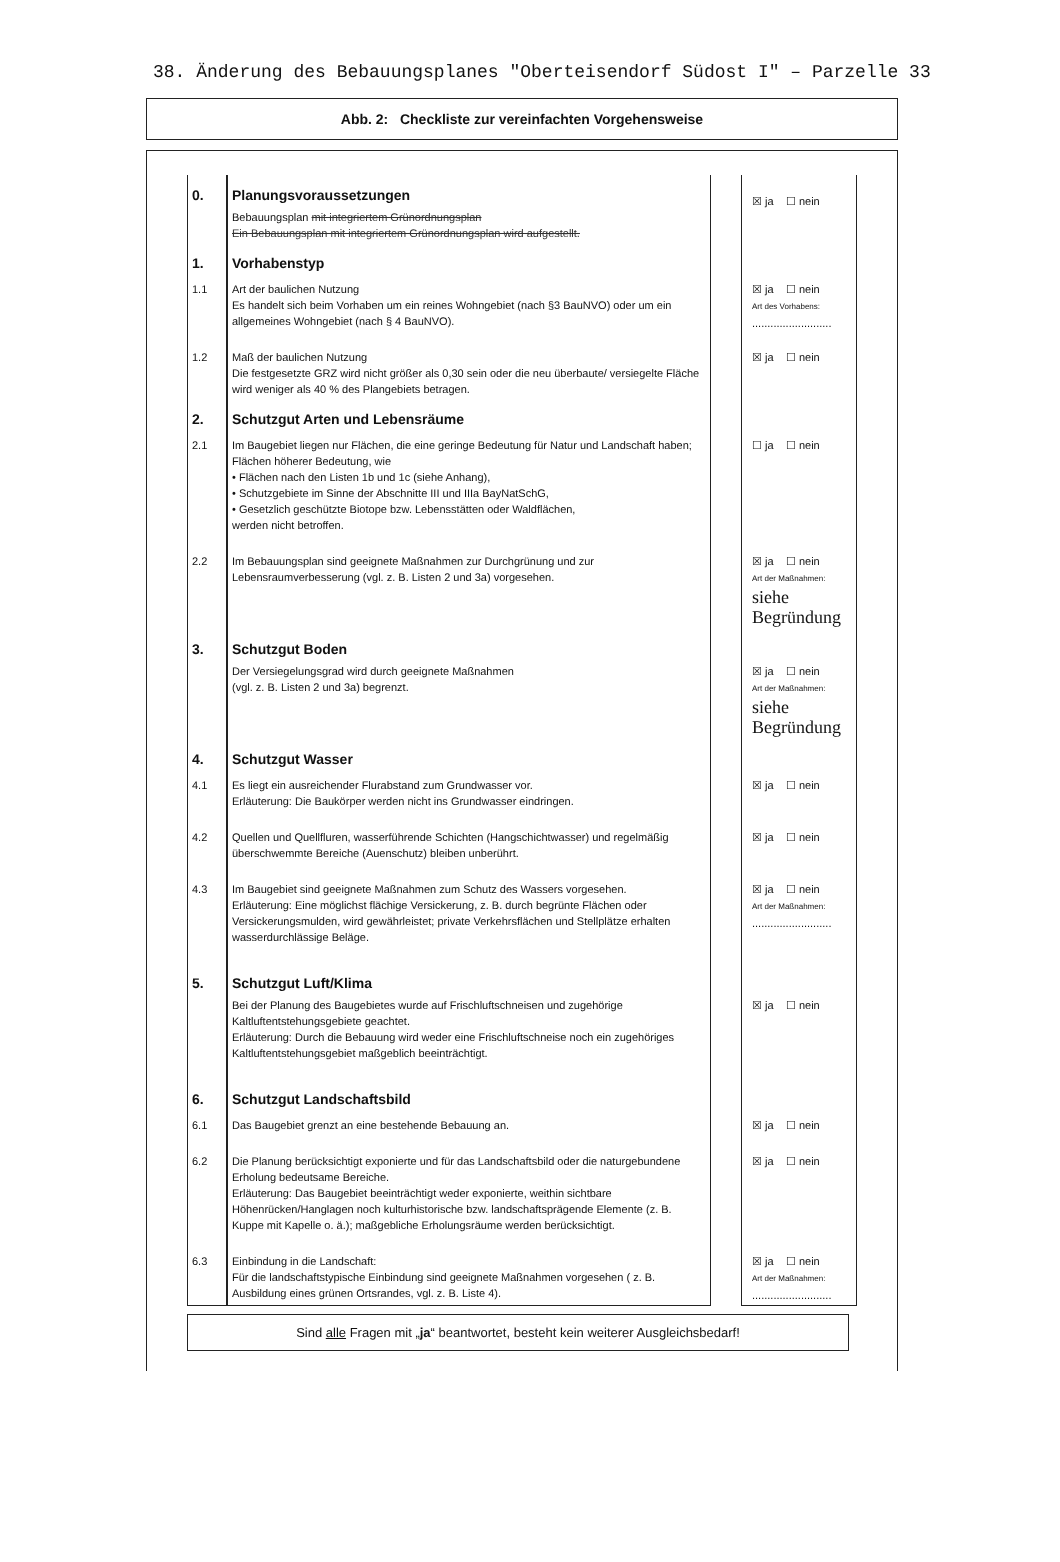38. Änderung des Bebauungsplanes "Oberteisendorf Südost I" – Parzelle 33
Abb. 2: Checkliste zur vereinfachten Vorgehensweise
| 0. | Planungsvoraussetzungen Bebauungsplan mit integriertem Grünordnungsplan Ein Bebauungsplan mit integriertem Grünordnungsplan wird aufgestellt. | | ☒ ja ☐ nein |
| 1. | Vorhabenstyp | | |
| 1.1 | Art der baulichen Nutzung Es handelt sich beim Vorhaben um ein reines Wohngebiet (nach §3 BauNVO) oder um ein allgemeines Wohngebiet (nach § 4 BauNVO). | | ☒ ja ☐ nein Art des Vorhabens: .......................... |
| 1.2 | Maß der baulichen Nutzung Die festgesetzte GRZ wird nicht größer als 0,30 sein oder die neu überbaute/ versiegelte Fläche wird weniger als 40 % des Plangebiets betragen. | | ☒ ja ☐ nein |
| 2. | Schutzgut Arten und Lebensräume | | |
| 2.1 | Im Baugebiet liegen nur Flächen, die eine geringe Bedeutung für Natur und Landschaft haben; Flächen höherer Bedeutung, wie • Flächen nach den Listen 1b und 1c (siehe Anhang), • Schutzgebiete im Sinne der Abschnitte III und IIIa BayNatSchG, • Gesetzlich geschützte Biotope bzw. Lebensstätten oder Waldflächen, werden nicht betroffen. | | ☐ ja ☐ nein |
| 2.2 | Im Bebauungsplan sind geeignete Maßnahmen zur Durchgrünung und zur Lebensraumverbesserung (vgl. z. B. Listen 2 und 3a) vorgesehen. | | ☒ ja ☐ nein Art der Maßnahmen: siehe Begründung |
| 3. | Schutzgut Boden Der Versiegelungsgrad wird durch geeignete Maßnahmen (vgl. z. B. Listen 2 und 3a) begrenzt. | | ☒ ja ☐ nein Art der Maßnahmen: siehe Begründung |
| 4. | Schutzgut Wasser | | |
| 4.1 | Es liegt ein ausreichender Flurabstand zum Grundwasser vor. Erläuterung: Die Baukörper werden nicht ins Grundwasser eindringen. | | ☒ ja ☐ nein |
| 4.2 | Quellen und Quellfluren, wasserführende Schichten (Hangschichtwasser) und regelmäßig überschwemmte Bereiche (Auenschutz) bleiben unberührt. | | ☒ ja ☐ nein |
| 4.3 | Im Baugebiet sind geeignete Maßnahmen zum Schutz des Wassers vorgesehen. Erläuterung: Eine möglichst flächige Versickerung, z. B. durch begrünte Flächen oder Versickerungsmulden, wird gewährleistet; private Verkehrsflächen und Stellplätze erhalten wasserdurchlässige Beläge. | | ☒ ja ☐ nein Art der Maßnahmen: .......................... |
| 5. | Schutzgut Luft/Klima Bei der Planung des Baugebietes wurde auf Frischluftschneisen und zugehörige Kaltluftentstehungsgebiete geachtet. Erläuterung: Durch die Bebauung wird weder eine Frischluftschneise noch ein zugehöriges Kaltluftentstehungsgebiet maßgeblich beeinträchtigt. | | ☒ ja ☐ nein |
| 6. | Schutzgut Landschaftsbild | | |
| 6.1 | Das Baugebiet grenzt an eine bestehende Bebauung an. | | ☒ ja ☐ nein |
| 6.2 | Die Planung berücksichtigt exponierte und für das Landschaftsbild oder die naturgebundene Erholung bedeutsame Bereiche. Erläuterung: Das Baugebiet beeinträchtigt weder exponierte, weithin sichtbare Höhenrücken/Hanglagen noch kulturhistorische bzw. landschaftsprägende Elemente (z. B. Kuppe mit Kapelle o. ä.); maßgebliche Erholungsräume werden berücksichtigt. | | ☒ ja ☐ nein |
| 6.3 | Einbindung in die Landschaft: Für die landschaftstypische Einbindung sind geeignete Maßnahmen vorgesehen ( z. B. Ausbildung eines grünen Ortsrandes, vgl. z. B. Liste 4). | | ☒ ja ☐ nein Art der Maßnahmen: .......................... |
Sind alle Fragen mit „ja“ beantwortet, besteht kein weiterer Ausgleichsbedarf!